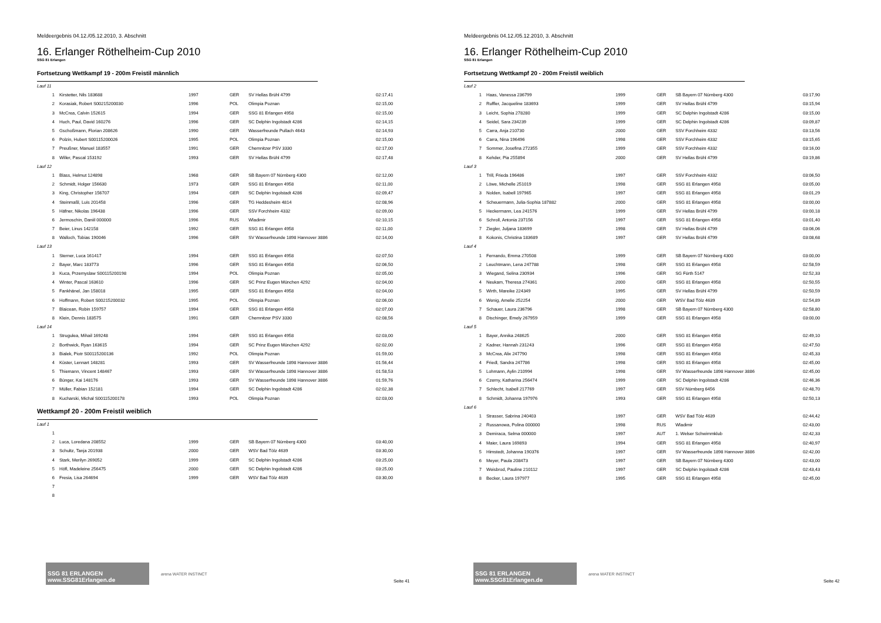Meldeergebnis 04.12./05.12.2010, 3. Abschnitt
16. Erlanger Röthelheim-Cup 2010
SSG 81 Erlangen
Fortsetzung Wettkampf 19 - 200m Freistil männlich
| Lauf 11 | | | | | |
| 1 | Kirstetter, Nils 183688 | 1997 | GER | SV Hellas Brühl 4799 | 02:17,41 |
| 2 | Korasiak, Robert S00215200030 | 1996 | POL | Olimpia Poznan | 02:15,00 |
| 3 | McCrea, Calvin 152615 | 1994 | GER | SSG 81 Erlangen 4958 | 02:15,00 |
| 4 | Huch, Paul, David 160276 | 1996 | GER | SC Delphin Ingolstadt 4286 | 02:14,15 |
| 5 | Gschoßmann, Florian 208626 | 1990 | GER | Wasserfreunde Pullach 4643 | 02:14,93 |
| 6 | Polzin, Hubert S00115200026 | 1995 | POL | Olimpia Poznan | 02:15,00 |
| 7 | Preußner, Manuel 183557 | 1991 | GER | Chemnitzer PSV 3330 | 02:17,00 |
| 8 | Willer, Pascal 153192 | 1993 | GER | SV Hellas Brühl 4799 | 02:17,48 |
| Lauf 12 | | | | | |
| 1 | Blass, Helmut 124898 | 1968 | GER | SB Bayern 07 Nürnberg 4300 | 02:12,00 |
| 2 | Schmidt, Holger 156630 | 1973 | GER | SSG 81 Erlangen 4958 | 02:11,00 |
| 3 | King, Christopher 156707 | 1994 | GER | SC Delphin Ingolstadt 4286 | 02:09,47 |
| 4 | Steinmaßl, Luis 201458 | 1996 | GER | TG Heddesheim 4814 | 02:08,96 |
| 5 | Häfner, Nikolas 196438 | 1996 | GER | SSV Forchheim 4332 | 02:09,00 |
| 6 | Jermoschin, Daniil 000000 | 1996 | RUS | Wladimir | 02:10,15 |
| 7 | Beier, Linus 142158 | 1992 | GER | SSG 81 Erlangen 4958 | 02:11,00 |
| 8 | Walloch, Tobias 190046 | 1996 | GER | SV Wasserfreunde 1898 Hannover 3886 | 02:14,00 |
| Lauf 13 | | | | | |
| 1 | Sterner, Luca 161417 | 1994 | GER | SSG 81 Erlangen 4958 | 02:07,50 |
| 2 | Bayer, Marc 183773 | 1996 | GER | SSG 81 Erlangen 4958 | 02:06,50 |
| 3 | Kuca, Przemyslaw S00115200198 | 1994 | POL | Olimpia Poznan | 02:05,00 |
| 4 | Winter, Pascal 163610 | 1996 | GER | SC Prinz Eugen München 4292 | 02:04,00 |
| 5 | Fankhänel, Jan 158018 | 1995 | GER | SSG 81 Erlangen 4958 | 02:04,00 |
| 6 | Hoffmann, Robert S00215200032 | 1995 | POL | Olimpia Poznan | 02:06,00 |
| 7 | Blaicean, Robin 159757 | 1994 | GER | SSG 81 Erlangen 4958 | 02:07,00 |
| 8 | Klein, Dennis 183575 | 1991 | GER | Chemnitzer PSV 3330 | 02:08,56 |
| Lauf 14 | | | | | |
| 1 | Strugulea, Mihail 169248 | 1994 | GER | SSG 81 Erlangen 4958 | 02:03,00 |
| 2 | Borthwick, Ryan 163615 | 1994 | GER | SC Prinz Eugen München 4292 | 02:02,00 |
| 3 | Bialek, Piotr S00115200136 | 1992 | POL | Olimpia Poznan | 01:59,00 |
| 4 | Küster, Lennart 148281 | 1993 | GER | SV Wasserfreunde 1898 Hannover 3886 | 01:56,44 |
| 5 | Thiemann, Vincent 148467 | 1993 | GER | SV Wasserfreunde 1898 Hannover 3886 | 01:58,53 |
| 6 | Bünger, Kai 148176 | 1993 | GER | SV Wasserfreunde 1898 Hannover 3886 | 01:59,76 |
| 7 | Müller, Fabian 152181 | 1994 | GER | SC Delphin Ingolstadt 4286 | 02:02,38 |
| 8 | Kucharski, Michal S00115200178 | 1993 | POL | Olimpia Poznan | 02:03,00 |
Wettkampf 20 - 200m Freistil weiblich
| Lauf 1 | | | | | |
| 1 | | | | | |
| 2 | Luca, Loredana 208552 | 1999 | GER | SB Bayern 07 Nürnberg 4300 | 03:40,00 |
| 3 | Schultz, Tanja 201938 | 2000 | GER | WSV Bad Tölz 4639 | 03:30,00 |
| 4 | Stark, Merilyn 269052 | 1999 | GER | SC Delphin Ingolstadt 4286 | 03:25,00 |
| 5 | Höfl, Madeleine 256475 | 2000 | GER | SC Delphin Ingolstadt 4286 | 03:25,00 |
| 6 | Fresia, Lisa 264694 | 1999 | GER | WSV Bad Tölz 4639 | 03:30,00 |
| 7 | | | | | |
| 8 | | | | | |
SSG 81 ERLANGEN www.SSG81Erlangen.de
arena WATER INSTINCT
Seite 41
Meldeergebnis 04.12./05.12.2010, 3. Abschnitt
16. Erlanger Röthelheim-Cup 2010
SSG 81 Erlangen
Fortsetzung Wettkampf 20 - 200m Freistil weiblich
| Lauf 2 | | | | | |
| 1 | Haas, Vanessa 236799 | 1999 | GER | SB Bayern 07 Nürnberg 4300 | 03:17,90 |
| 2 | Ruffler, Jacqueline 183693 | 1999 | GER | SV Hellas Brühl 4799 | 03:15,94 |
| 3 | Leicht, Sophia 278280 | 1999 | GER | SC Delphin Ingolstadt 4286 | 03:15,00 |
| 4 | Seidel, Sara 234239 | 1999 | GER | SC Delphin Ingolstadt 4286 | 03:09,87 |
| 5 | Carra, Anja 210730 | 2000 | GER | SSV Forchheim 4332 | 03:13,56 |
| 6 | Carra, Nina 196496 | 1998 | GER | SSV Forchheim 4332 | 03:15,65 |
| 7 | Sommer, Josefina 272355 | 1999 | GER | SSV Forchheim 4332 | 03:16,00 |
| 8 | Kehder, Pia 255894 | 2000 | GER | SV Hellas Brühl 4799 | 03:19,86 |
| Lauf 3 | | | | | |
| 1 | Trill, Frieda 196486 | 1997 | GER | SSV Forchheim 4332 | 03:06,50 |
| 2 | Löwe, Michelle 251019 | 1998 | GER | SSG 81 Erlangen 4958 | 03:05,00 |
| 3 | Nolden, Isabell 197965 | 1997 | GER | SSG 81 Erlangen 4958 | 03:01,29 |
| 4 | Scheuermann, Julia-Sophia 187882 | 2000 | GER | SSG 81 Erlangen 4958 | 03:00,00 |
| 5 | Heckermann, Lea 241576 | 1999 | GER | SV Hellas Brühl 4799 | 03:00,18 |
| 6 | Schroll, Antonia 237156 | 1997 | GER | SSG 81 Erlangen 4958 | 03:01,40 |
| 7 | Ziegler, Juljana 183699 | 1998 | GER | SV Hellas Brühl 4799 | 03:06,06 |
| 8 | Kokonis, Christina 183689 | 1997 | GER | SV Hellas Brühl 4799 | 03:08,68 |
| Lauf 4 | | | | | |
| 1 | Fernando, Emma 270508 | 1999 | GER | SB Bayern 07 Nürnberg 4300 | 03:00,00 |
| 2 | Leuchtmann, Lena 247788 | 1998 | GER | SSG 81 Erlangen 4958 | 02:58,59 |
| 3 | Wiegand, Selina 230934 | 1996 | GER | SG Fürth 5147 | 02:52,33 |
| 4 | Neukam, Theresa 274361 | 2000 | GER | SSG 81 Erlangen 4958 | 02:50,55 |
| 5 | Wirth, Mareike 224349 | 1995 | GER | SV Hellas Brühl 4799 | 02:50,59 |
| 6 | Wenig, Amelie 252254 | 2000 | GER | WSV Bad Tölz 4639 | 02:54,89 |
| 7 | Schauer, Laura 236796 | 1998 | GER | SB Bayern 07 Nürnberg 4300 | 02:58,80 |
| 8 | Dischinger, Emely 267959 | 1999 | GER | SSG 81 Erlangen 4958 | 03:00,00 |
| Lauf 5 | | | | | |
| 1 | Bayer, Annika 248625 | 2000 | GER | SSG 81 Erlangen 4958 | 02:49,10 |
| 2 | Kadner, Hannah 231243 | 1996 | GER | SSG 81 Erlangen 4958 | 02:47,50 |
| 3 | McCrea, Alix 247790 | 1998 | GER | SSG 81 Erlangen 4958 | 02:45,33 |
| 4 | Friedl, Sandra 247786 | 1998 | GER | SSG 81 Erlangen 4958 | 02:45,00 |
| 5 | Lohmann, Aylin 210994 | 1998 | GER | SV Wasserfreunde 1898 Hannover 3886 | 02:45,00 |
| 6 | Czerny, Katharina 256474 | 1999 | GER | SC Delphin Ingolstadt 4286 | 02:46,36 |
| 7 | Schlecht, Isabell 217769 | 1997 | GER | SSV Nürnberg 6456 | 02:48,70 |
| 8 | Schmidt, Johanna 197976 | 1993 | GER | SSG 81 Erlangen 4958 | 02:50,13 |
| Lauf 6 | | | | | |
| 1 | Strasser, Sabrina 240403 | 1997 | GER | WSV Bad Tölz 4639 | 02:44,42 |
| 2 | Russanowa, Polina 000000 | 1998 | RUS | Wladimir | 02:43,00 |
| 3 | Demiraca, Selma 000000 | 1997 | AUT | 1. Welser Schwimmklub | 02:42,33 |
| 4 | Maier, Laura 169893 | 1994 | GER | SSG 81 Erlangen 4958 | 02:40,97 |
| 5 | Himstedt, Johanna 190376 | 1997 | GER | SV Wasserfreunde 1898 Hannover 3886 | 02:42,00 |
| 6 | Meyer, Paula 208473 | 1997 | GER | SB Bayern 07 Nürnberg 4300 | 02:43,00 |
| 7 | Weisbrod, Pauline 210112 | 1997 | GER | SC Delphin Ingolstadt 4286 | 02:43,43 |
| 8 | Becker, Laura 197977 | 1995 | GER | SSG 81 Erlangen 4958 | 02:45,00 |
SSG 81 ERLANGEN www.SSG81Erlangen.de
arena WATER INSTINCT
Seite 42